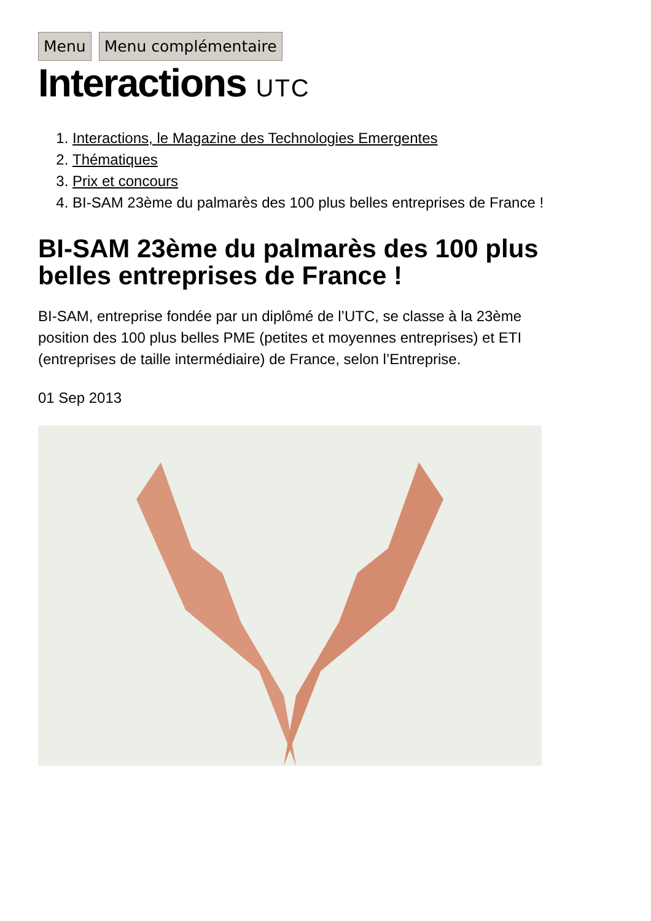Menu Menu complémentaire
Interactions UTC
1. Interactions, le Magazine des Technologies Emergentes
2. Thématiques
3. Prix et concours
4. BI-SAM 23ème du palmarès des 100 plus belles entreprises de France !
BI-SAM 23ème du palmarès des 100 plus belles entreprises de France !
BI-SAM, entreprise fondée par un diplômé de l’UTC, se classe à la 23ème position des 100 plus belles PME (petites et moyennes entreprises) et ETI (entreprises de taille intermédiaire) de France, selon l’Entreprise.
01 Sep 2013